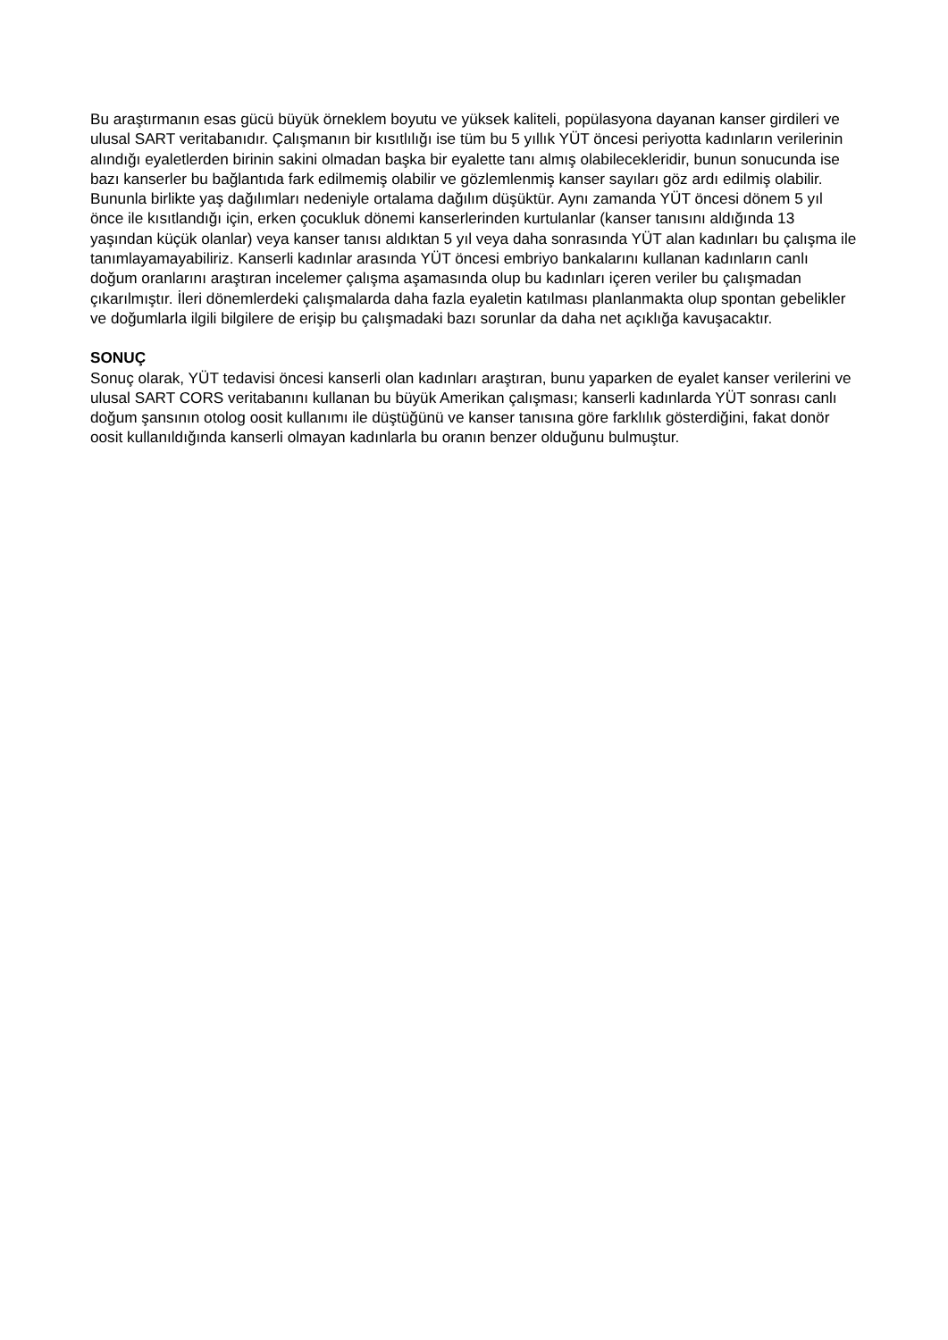Bu araştırmanın esas gücü büyük örneklem boyutu ve yüksek kaliteli, popülasyona dayanan kanser girdileri ve ulusal SART veritabanıdır. Çalışmanın bir kısıtlılığı ise tüm bu 5 yıllık YÜT öncesi periyotta kadınların verilerinin alındığı eyaletlerden birinin sakini olmadan başka bir eyalette tanı almış olabilecekleridir, bunun sonucunda ise bazı kanserler bu bağlantıda fark edilmemiş olabilir ve gözlemlenmiş kanser sayıları göz ardı edilmiş olabilir. Bununla birlikte yaş dağılımları nedeniyle ortalama dağılım düşüktür. Aynı zamanda YÜT öncesi dönem 5 yıl önce ile kısıtlandığı için, erken çocukluk dönemi kanserlerinden kurtulanlar (kanser tanısını aldığında 13 yaşından küçük olanlar) veya kanser tanısı aldıktan 5 yıl veya daha sonrasında YÜT alan kadınları bu çalışma ile tanımlayamayabiliriz. Kanserli kadınlar arasında YÜT öncesi embriyo bankalarını kullanan kadınların canlı doğum oranlarını araştıran incelemer çalışma aşamasında olup bu kadınları içeren veriler bu çalışmadan çıkarılmıştır. İleri dönemlerdeki çalışmalarda daha fazla eyaletin katılması planlanmakta olup spontan gebelikler ve doğumlarla ilgili bilgilere de erişip bu çalışmadaki bazı sorunlar da daha net açıklığa kavuşacaktır.
SONUÇ
Sonuç olarak, YÜT tedavisi öncesi kanserli olan kadınları araştıran, bunu yaparken de eyalet kanser verilerini ve ulusal SART CORS veritabanını kullanan bu büyük Amerikan çalışması; kanserli kadınlarda YÜT sonrası canlı doğum şansının otolog oosit kullanımı ile düştüğünü ve kanser tanısına göre farklılık gösterdiğini, fakat donör oosit kullanıldığında kanserli olmayan kadınlarla bu oranın benzer olduğunu bulmuştur.